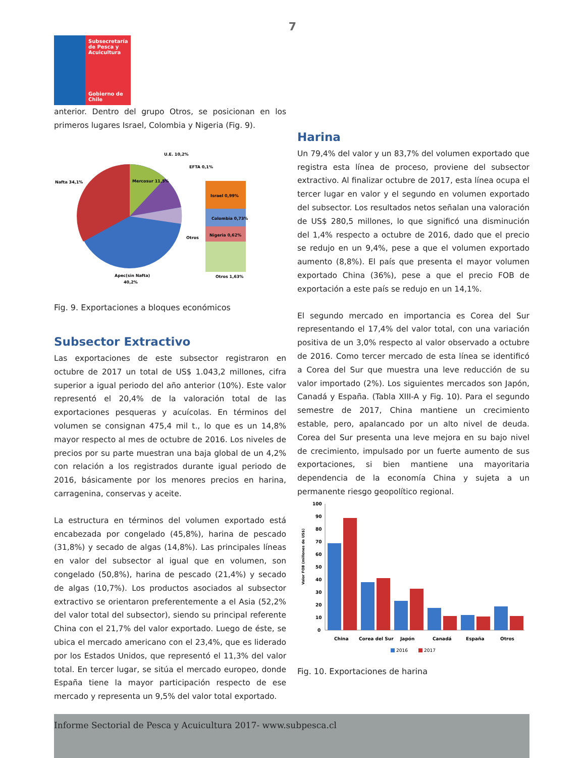7
Subsecretaría de Pesca y Acuicultura
Gobierno de Chile
anterior. Dentro del grupo Otros, se posicionan en los primeros lugares Israel, Colombia y Nigeria (Fig. 9).
Nafta 34,1%
U.E. 10,2%
EFTA 0,1%
Mercosur 11,5%
Otros
Israel 0,99%
Colombia 0,73%
Nigeria 0,62%
Otros 1,63%
Apec(sin Nafta)
40,2%
Fig. 9. Exportaciones a bloques económicos
Subsector Extractivo
Las exportaciones de este subsector registraron en octubre de 2017 un total de US$ 1.043,2 millones, cifra superior a igual periodo del año anterior (10%). Este valor representó el 20,4% de la valoración total de las exportaciones pesqueras y acuícolas. En términos del volumen se consignan 475,4 mil t., lo que es un 14,8% mayor respecto al mes de octubre de 2016. Los niveles de precios por su parte muestran una baja global de un 4,2% con relación a los registrados durante igual periodo de 2016, básicamente por los menores precios en harina, carragenina, conservas y aceite.
La estructura en términos del volumen exportado está encabezada por congelado (45,8%), harina de pescado (31,8%) y secado de algas (14,8%). Las principales líneas en valor del subsector al igual que en volumen, son congelado (50,8%), harina de pescado (21,4%) y secado de algas (10,7%). Los productos asociados al subsector extractivo se orientaron preferentemente a el Asia (52,2% del valor total del subsector), siendo su principal referente China con el 21,7% del valor exportado. Luego de éste, se ubica el mercado americano con el 23,4%, que es liderado por los Estados Unidos, que representó el 11,3% del valor total. En tercer lugar, se sitúa el mercado europeo, donde España tiene la mayor participación respecto de ese mercado y representa un 9,5% del valor total exportado.
Harina
Un 79,4% del valor y un 83,7% del volumen exportado que registra esta línea de proceso, proviene del subsector extractivo. Al finalizar octubre de 2017, esta línea ocupa el tercer lugar en valor y el segundo en volumen exportado del subsector. Los resultados netos señalan una valoración de US$ 280,5 millones, lo que significó una disminución del 1,4% respecto a octubre de 2016, dado que el precio se redujo en un 9,4%, pese a que el volumen exportado aumento (8,8%). El país que presenta el mayor volumen exportado China (36%), pese a que el precio FOB de exportación a este país se redujo en un 14,1%.
El segundo mercado en importancia es Corea del Sur representando el 17,4% del valor total, con una variación positiva de un 3,0% respecto al valor observado a octubre de 2016. Como tercer mercado de esta línea se identificó a Corea del Sur que muestra una leve reducción de su valor importado (2%). Los siguientes mercados son Japón, Canadá y España. (Tabla XIII-A y Fig. 10). Para el segundo semestre de 2017, China mantiene un crecimiento estable, pero, apalancado por un alto nivel de deuda. Corea del Sur presenta una leve mejora en su bajo nivel de crecimiento, impulsado por un fuerte aumento de sus exportaciones, si bien mantiene una mayoritaria dependencia de la economía China y sujeta a un permanente riesgo geopolítico regional.
Valor FOB (millones de US$)
100
90
80
70
60
50
40
30
20
10
0
China
Corea del Sur
Japón
Canadá
España
Otros
2016
2017
Fig. 10. Exportaciones de harina
Informe Sectorial de Pesca y Acuicultura 2017- www.subpesca.cl